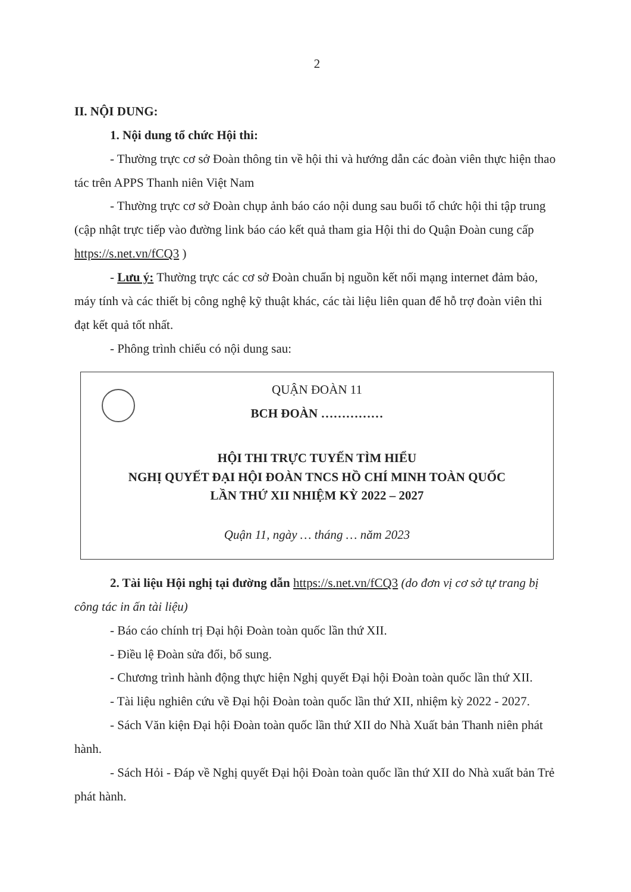2
II. NỘI DUNG:
1. Nội dung tổ chức Hội thi:
- Thường trực cơ sở Đoàn thông tin về hội thi và hướng dẫn các đoàn viên thực hiện thao tác trên APPS Thanh niên Việt Nam
- Thường trực cơ sở Đoàn chụp ảnh báo cáo nội dung sau buổi tổ chức hội thi tập trung (cập nhật trực tiếp vào đường link báo cáo kết quả tham gia Hội thi do Quận Đoàn cung cấp https://s.net.vn/fCQ3 )
- Lưu ý: Thường trực các cơ sở Đoàn chuẩn bị nguồn kết nối mạng internet đảm bảo, máy tính và các thiết bị công nghệ kỹ thuật khác, các tài liệu liên quan để hỗ trợ đoàn viên thi đạt kết quả tốt nhất.
- Phông trình chiếu có nội dung sau:
QUẬN ĐOÀN 11
BCH ĐOÀN ……………
HỘI THI TRỰC TUYẾN TÌM HIỂU
NGHỊ QUYẾT ĐẠI HỘI ĐOÀN TNCS HỒ CHÍ MINH TOÀN QUỐC
LẦN THỨ XII NHIỆM KỲ 2022 – 2027
Quận 11, ngày … tháng … năm 2023
2. Tài liệu Hội nghị tại đường dẫn https://s.net.vn/fCQ3 (do đơn vị cơ sở tự trang bị công tác in ấn tài liệu)
- Báo cáo chính trị Đại hội Đoàn toàn quốc lần thứ XII.
- Điều lệ Đoàn sửa đổi, bổ sung.
- Chương trình hành động thực hiện Nghị quyết Đại hội Đoàn toàn quốc lần thứ XII.
- Tài liệu nghiên cứu về Đại hội Đoàn toàn quốc lần thứ XII, nhiệm kỳ 2022 - 2027.
- Sách Văn kiện Đại hội Đoàn toàn quốc lần thứ XII do Nhà Xuất bản Thanh niên phát hành.
- Sách Hỏi - Đáp về Nghị quyết Đại hội Đoàn toàn quốc lần thứ XII do Nhà xuất bản Trẻ phát hành.